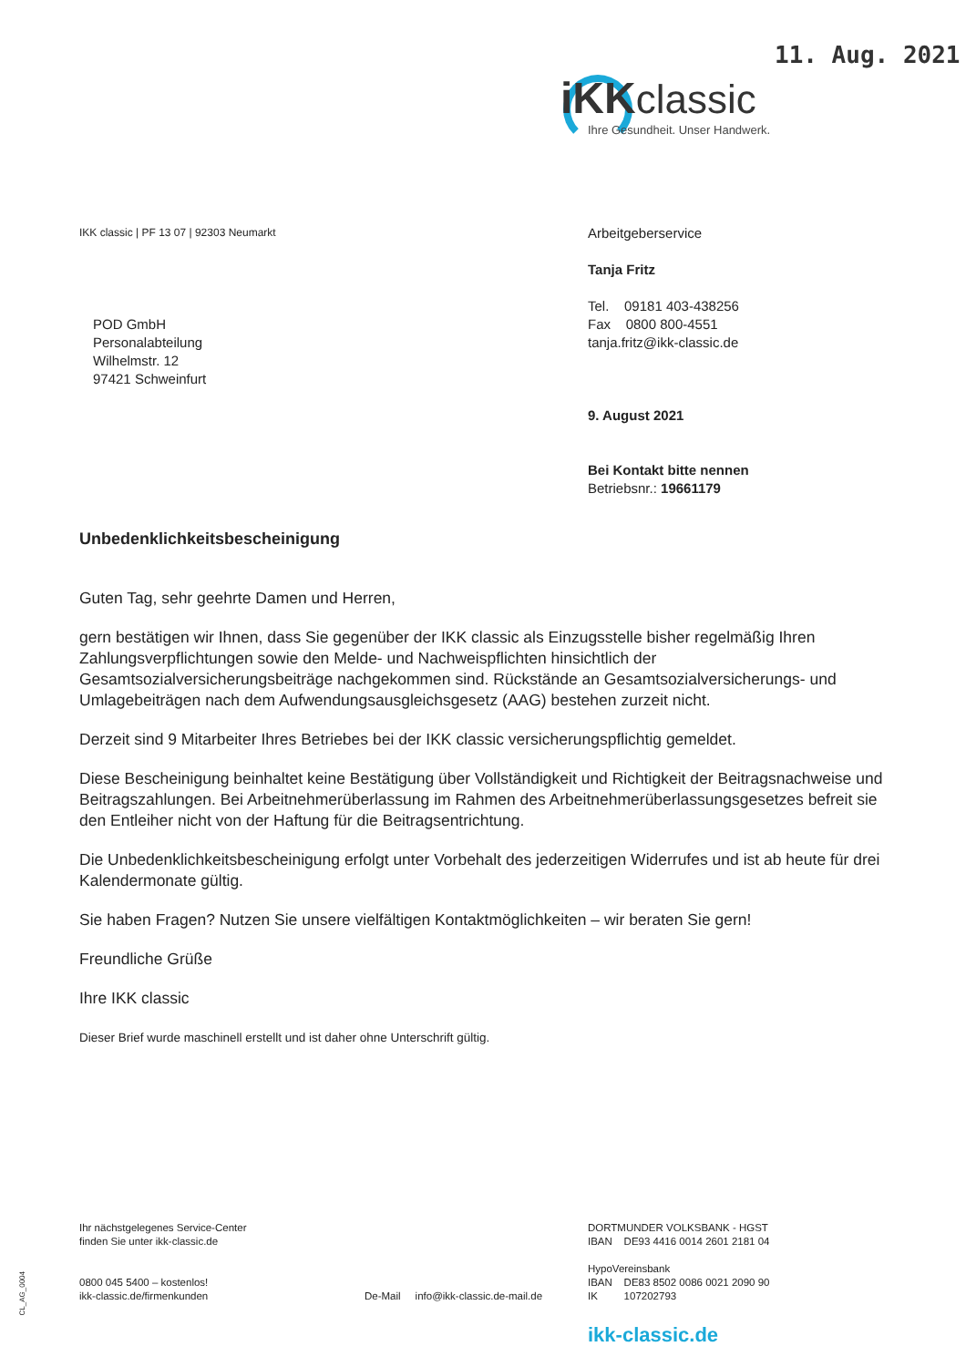11. Aug. 2021
iKKclassic
Ihre Gesundheit. Unser Handwerk.
IKK classic | PF 13 07 | 92303 Neumarkt
Arbeitgeberservice
Tanja Fritz
Tel. 09181 403-438256
Fax 0800 800-4551
tanja.fritz@ikk-classic.de
9. August 2021
Bei Kontakt bitte nennen
Betriebsnr.: 19661179
POD GmbH
Personalabteilung
Wilhelmstr. 12
97421 Schweinfurt
Unbedenklichkeitsbescheinigung
Guten Tag, sehr geehrte Damen und Herren,
gern bestätigen wir Ihnen, dass Sie gegenüber der IKK classic als Einzugsstelle bisher regelmäßig Ihren Zahlungsverpflichtungen sowie den Melde- und Nachweispflichten hinsichtlich der Gesamtsozialversicherungsbeiträge nachgekommen sind. Rückstände an Gesamtsozialversicherungs- und Umlagebeiträgen nach dem Aufwendungsausgleichsgesetz (AAG) bestehen zurzeit nicht.
Derzeit sind 9 Mitarbeiter Ihres Betriebes bei der IKK classic versicherungspflichtig gemeldet.
Diese Bescheinigung beinhaltet keine Bestätigung über Vollständigkeit und Richtigkeit der Beitragsnachweise und Beitragszahlungen. Bei Arbeitnehmerüberlassung im Rahmen des Arbeitnehmerüberlassungsgesetzes befreit sie den Entleiher nicht von der Haftung für die Beitragsentrichtung.
Die Unbedenklichkeitsbescheinigung erfolgt unter Vorbehalt des jederzeitigen Widerrufes und ist ab heute für drei Kalendermonate gültig.
Sie haben Fragen? Nutzen Sie unsere vielfältigen Kontaktmöglichkeiten – wir beraten Sie gern!
Freundliche Grüße
Ihre IKK classic
Dieser Brief wurde maschinell erstellt und ist daher ohne Unterschrift gültig.
CL_AG_0004
Ihr nächstgelegenes Service-Center
finden Sie unter ikk-classic.de
0800 045 5400 – kostenlos!
ikk-classic.de/firmenkunden
De-Mail info@ikk-classic.de-mail.de
DORTMUNDER VOLKSBANK - HGST
IBAN DE93 4416 0014 2601 2181 04
HypoVereinsbank
IBAN DE83 8502 0086 0021 2090 90
IK 107202793
ikk-classic.de